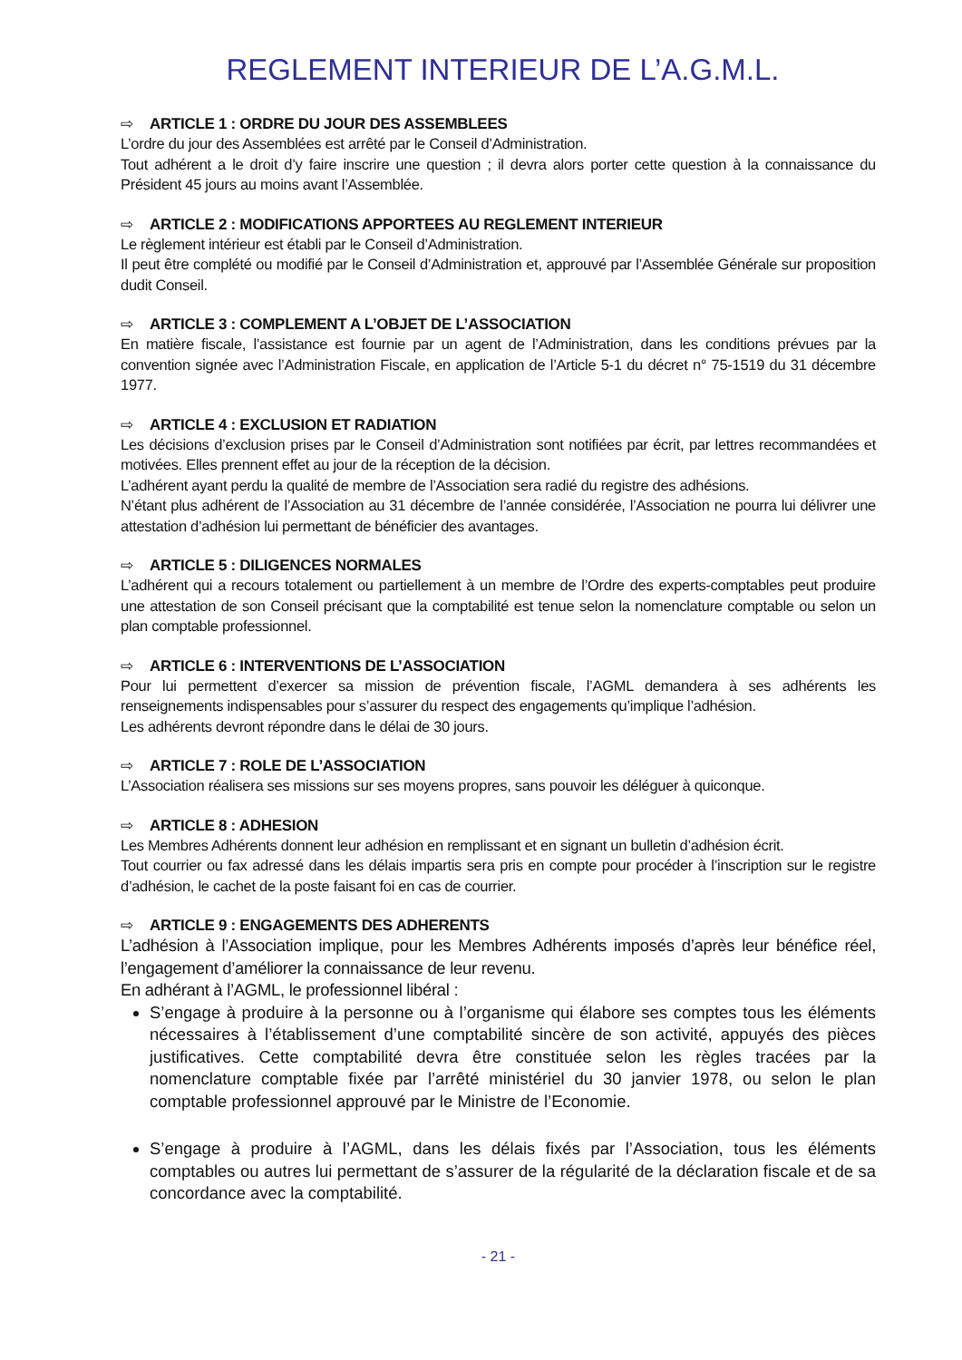REGLEMENT INTERIEUR DE L’A.G.M.L.
⇨ ARTICLE 1 : ORDRE DU JOUR DES ASSEMBLEES
L’ordre du jour des Assemblées est arrêté par le Conseil d’Administration.
Tout adhérent a le droit d’y faire inscrire une question ; il devra alors porter cette question à la connaissance du Président 45 jours au moins avant l’Assemblée.
⇨ ARTICLE 2 : MODIFICATIONS APPORTEES AU REGLEMENT INTERIEUR
Le règlement intérieur est établi par le Conseil d’Administration.
Il peut être complété ou modifié par le Conseil d’Administration et, approuvé par l’Assemblée Générale sur proposition dudit Conseil.
⇨ ARTICLE 3 : COMPLEMENT A L’OBJET DE L’ASSOCIATION
En matière fiscale, l’assistance est fournie par un agent de l’Administration, dans les conditions prévues par la convention signée avec l’Administration Fiscale, en application de l’Article 5-1 du décret n° 75-1519 du 31 décembre 1977.
⇨ ARTICLE 4 : EXCLUSION ET RADIATION
Les décisions d’exclusion prises par le Conseil d’Administration sont notifiées par écrit, par lettres recommandées et motivées. Elles prennent effet au jour de la réception de la décision.
L’adhérent ayant perdu la qualité de membre de l’Association sera radié du registre des adhésions.
N’étant plus adhérent de l’Association au 31 décembre de l’année considérée, l’Association ne pourra lui délivrer une attestation d’adhésion lui permettant de bénéficier des avantages.
⇨ ARTICLE 5 : DILIGENCES NORMALES
L’adhérent qui a recours totalement ou partiellement à un membre de l’Ordre des experts-comptables peut produire une attestation de son Conseil précisant que la comptabilité est tenue selon la nomenclature comptable ou selon un plan comptable professionnel.
⇨ ARTICLE 6 : INTERVENTIONS DE L’ASSOCIATION
Pour lui permettent d’exercer sa mission de prévention fiscale, l’AGML demandera à ses adhérents les renseignements indispensables pour s’assurer du respect des engagements qu’implique l’adhésion.
Les adhérents devront répondre dans le délai de 30 jours.
⇨ ARTICLE 7 : ROLE DE L’ASSOCIATION
L’Association réalisera ses missions sur ses moyens propres, sans pouvoir les déléguer à quiconque.
⇨ ARTICLE 8 : ADHESION
Les Membres Adhérents donnent leur adhésion en remplissant et en signant un bulletin d’adhésion écrit.
Tout courrier ou fax adressé dans les délais impartis sera pris en compte pour procéder à l’inscription sur le registre d’adhésion, le cachet de la poste faisant foi en cas de courrier.
⇨ ARTICLE 9 : ENGAGEMENTS DES ADHERENTS
L’adhésion à l’Association implique, pour les Membres Adhérents imposés d’après leur bénéfice réel, l’engagement d’améliorer la connaissance de leur revenu.
En adhérant à l’AGML, le professionnel libéral :
S’engage à produire à la personne ou à l’organisme qui élabore ses comptes tous les éléments nécessaires à l’établissement d’une comptabilité sincère de son activité, appuyés des pièces justificatives. Cette comptabilité devra être constituée selon les règles tracées par la nomenclature comptable fixée par l’arrêté ministériel du 30 janvier 1978, ou selon le plan comptable professionnel approuvé par le Ministre de l’Economie.
S’engage à produire à l’AGML, dans les délais fixés par l’Association, tous les éléments comptables ou autres lui permettant de s’assurer de la régularité de la déclaration fiscale et de sa concordance avec la comptabilité.
- 21 -